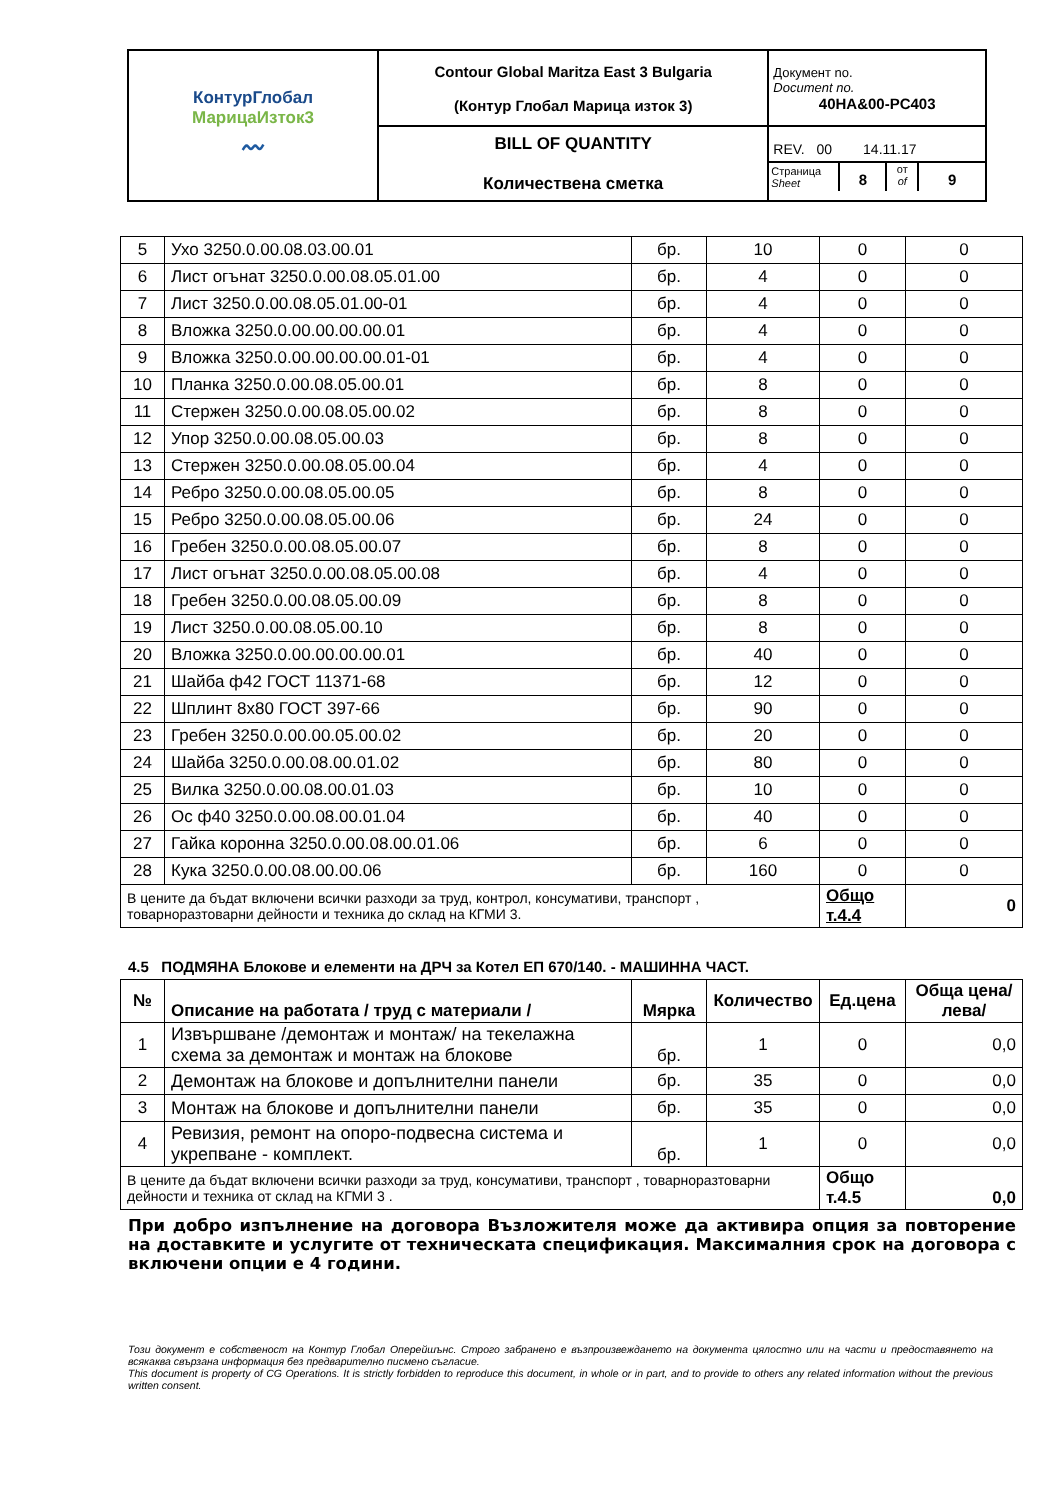| КонтурГлобал МарицаИзток3 〰 | Contour Global Maritza East 3 Bulgaria (Контур Глобал Марица изток 3) | Документ no. Document no. 40HA&00-PC403 |
| | BILL OF QUANTITY Количествена сметка | REV. 00 14.11.17 Страница Sheet 8 от of 9 |
| 5 | Ухо 3250.0.00.08.03.00.01 | бр. | 10 | 0 | 0 |
| 6 | Лист огънат 3250.0.00.08.05.01.00 | бр. | 4 | 0 | 0 |
| 7 | Лист 3250.0.00.08.05.01.00-01 | бр. | 4 | 0 | 0 |
| 8 | Вложка 3250.0.00.00.00.00.01 | бр. | 4 | 0 | 0 |
| 9 | Вложка 3250.0.00.00.00.00.01-01 | бр. | 4 | 0 | 0 |
| 10 | Планка 3250.0.00.08.05.00.01 | бр. | 8 | 0 | 0 |
| 11 | Стержен 3250.0.00.08.05.00.02 | бр. | 8 | 0 | 0 |
| 12 | Упор 3250.0.00.08.05.00.03 | бр. | 8 | 0 | 0 |
| 13 | Стержен 3250.0.00.08.05.00.04 | бр. | 4 | 0 | 0 |
| 14 | Ребро 3250.0.00.08.05.00.05 | бр. | 8 | 0 | 0 |
| 15 | Ребро 3250.0.00.08.05.00.06 | бр. | 24 | 0 | 0 |
| 16 | Гребен 3250.0.00.08.05.00.07 | бр. | 8 | 0 | 0 |
| 17 | Лист огънат 3250.0.00.08.05.00.08 | бр. | 4 | 0 | 0 |
| 18 | Гребен 3250.0.00.08.05.00.09 | бр. | 8 | 0 | 0 |
| 19 | Лист 3250.0.00.08.05.00.10 | бр. | 8 | 0 | 0 |
| 20 | Вложка 3250.0.00.00.00.00.01 | бр. | 40 | 0 | 0 |
| 21 | Шайба ф42 ГОСТ 11371-68 | бр. | 12 | 0 | 0 |
| 22 | Шплинт 8х80 ГОСТ 397-66 | бр. | 90 | 0 | 0 |
| 23 | Гребен 3250.0.00.00.05.00.02 | бр. | 20 | 0 | 0 |
| 24 | Шайба 3250.0.00.08.00.01.02 | бр. | 80 | 0 | 0 |
| 25 | Вилка 3250.0.00.08.00.01.03 | бр. | 10 | 0 | 0 |
| 26 | Ос ф40 3250.0.00.08.00.01.04 | бр. | 40 | 0 | 0 |
| 27 | Гайка коронна 3250.0.00.08.00.01.06 | бр. | 6 | 0 | 0 |
| 28 | Кука 3250.0.00.08.00.00.06 | бр. | 160 | 0 | 0 |
| В цените да бъдат включени всички разходи за труд, контрол, консумативи, транспорт , товарноразтоварни дейности и техника до склад на КГМИ 3. | | | | Общо т.4.4 | 0 |
4.5 ПОДМЯНА Блокове и елементи на ДРЧ за Котел ЕП 670/140. - МАШИННА ЧАСТ.
| № | Описание на работата / труд с материали / | Мярка | Количество | Ед.цена | Обща цена/лева/ |
| --- | --- | --- | --- | --- | --- |
| 1 | Извършване /демонтаж и монтаж/ на текелажна схема за демонтаж и монтаж на блокове | бр. | 1 | 0 | 0,0 |
| 2 | Демонтаж на блокове и допълнителни панели | бр. | 35 | 0 | 0,0 |
| 3 | Монтаж на блокове и допълнителни панели | бр. | 35 | 0 | 0,0 |
| 4 | Ревизия, ремонт на опоро-подвесна система и укрепване - комплект. | бр. | 1 | 0 | 0,0 |
| В цените да бъдат включени всички разходи за труд, консумативи, транспорт , товарноразтоварни дейности и техника от склад на КГМИ 3 . | | | | Общо т.4.5 | 0,0 |
При добро изпълнение на договора Възложителя може да активира опция за повторение на доставките и услугите от техническата спецификация. Максималния срок на договора с включени опции е 4 години.
Този документ е собственост на Контур Глобал Оперейшънс. Строго забранено е възпроизвеждането на документа цялостно или на части и предоставянето на всякаква свързана информация без предварително писмено съгласие.
This document is property of CG Operations. It is strictly forbidden to reproduce this document, in whole or in part, and to provide to others any related information without the previous written consent.